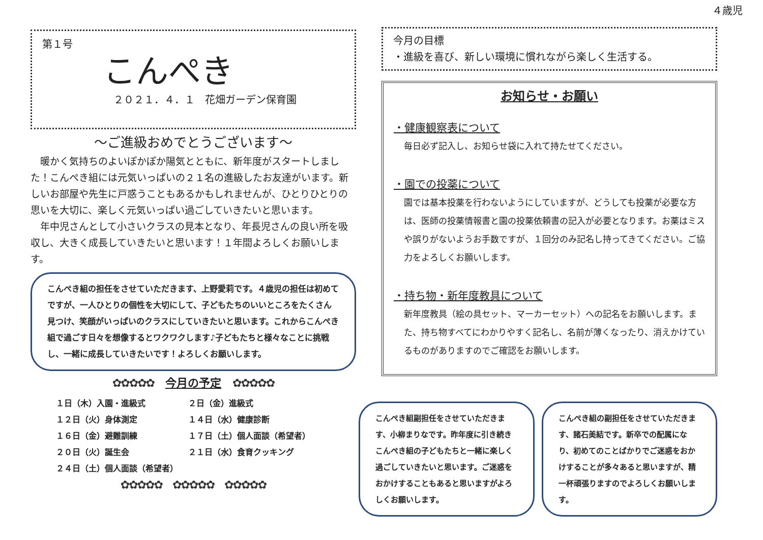４歳児
第１号
こんぺき
２０２１．４．１　花畑ガーデン保育園
～ご進級おめでとうございます～
　暖かく気持ちのよいぽかぽか陽気とともに、新年度がスタートしました！こんぺき組には元気いっぱいの２１名の進級したお友達がいます。新しいお部屋や先生に戸惑うこともあるかもしれませんが、ひとりひとりの思いを大切に、楽しく元気いっぱい過ごしていきたいと思います。
　年中児さんとして小さいクラスの見本となり、年長児さんの良い所を吸収し、大きく成長していきたいと思います！１年間よろしくお願いします。
こんぺき組の担任をさせていただきます、上野愛莉です。４歳児の担任は初めてですが、一人ひとりの個性を大切にして、子どもたちのいいところをたくさん見つけ、笑顔がいっぱいのクラスにしていきたいと思います。これからこんぺき組で過ごす日々を想像するとワクワクします♪子どもたちと様々なことに挑戦し、一緒に成長していきたいです！よろしくお願いします。
✿✿✿✿✿　今月の予定　✿✿✿✿✿
| １日（木）入園・進級式 | ２日（金）進級式 |
| １２日（火）身体測定 | １４日（水）健康診断 |
| １６日（金）避難訓練 | １７日（土）個人面談（希望者） |
| ２０日（火）誕生会 | ２１日（水）食育クッキング |
| ２４日（土）個人面談（希望者） | |
✿✿✿✿✿　✿✿✿✿✿　✿✿✿✿✿
今月の目標
・進級を喜び、新しい環境に慣れながら楽しく生活する。
お知らせ・お願い
・健康観察表について
毎日必ず記入し、お知らせ袋に入れて持たせてください。
・園での投薬について
園では基本投薬を行わないようにしていますが、どうしても投薬が必要な方は、医師の投薬情報書と園の投薬依頼書の記入が必要となります。お薬はミスや誤りがないようお手数ですが、１回分のみ記名し持ってきてください。ご協力をよろしくお願いします。
・持ち物・新年度教具について
新年度教具（絵の具セット、マーカーセット）への記名をお願いします。また、持ち物すべてにわかりやすく記名し、名前が薄くなったり、消えかけているものがありますのでご確認をお願いします。
こんぺき組副担任をさせていただきます、小柳まりなです。昨年度に引き続きこんぺき組の子どもたちと一緒に楽しく過ごしていきたいと思います。ご迷惑をおかけすることもあると思いますがよろしくお願いします。
こんぺき組の副担任をさせていただきます、諸石美結です。新卒での配属になり、初めてのことばかりでご迷惑をおかけすることが多々あると思いますが、精一杯頑張りますのでよろしくお願いします。